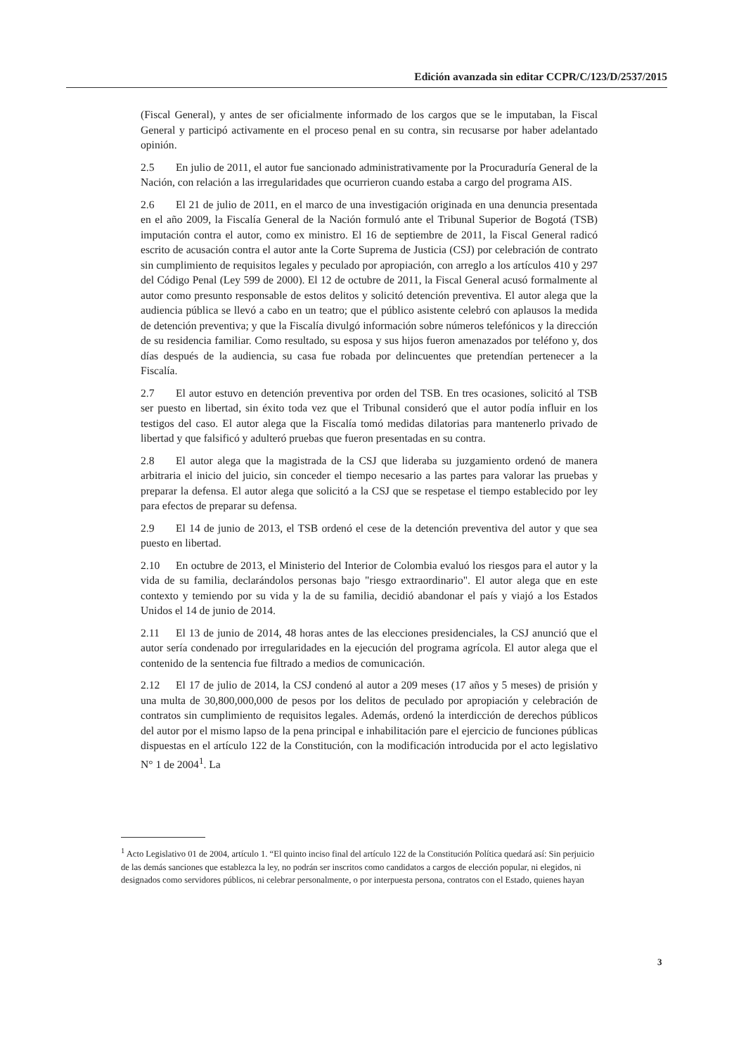Edición avanzada sin editar CCPR/C/123/D/2537/2015
(Fiscal General), y antes de ser oficialmente informado de los cargos que se le imputaban, la Fiscal General y participó activamente en el proceso penal en su contra, sin recusarse por haber adelantado opinión.
2.5 En julio de 2011, el autor fue sancionado administrativamente por la Procuraduría General de la Nación, con relación a las irregularidades que ocurrieron cuando estaba a cargo del programa AIS.
2.6 El 21 de julio de 2011, en el marco de una investigación originada en una denuncia presentada en el año 2009, la Fiscalía General de la Nación formuló ante el Tribunal Superior de Bogotá (TSB) imputación contra el autor, como ex ministro. El 16 de septiembre de 2011, la Fiscal General radicó escrito de acusación contra el autor ante la Corte Suprema de Justicia (CSJ) por celebración de contrato sin cumplimiento de requisitos legales y peculado por apropiación, con arreglo a los artículos 410 y 297 del Código Penal (Ley 599 de 2000). El 12 de octubre de 2011, la Fiscal General acusó formalmente al autor como presunto responsable de estos delitos y solicitó detención preventiva. El autor alega que la audiencia pública se llevó a cabo en un teatro; que el público asistente celebró con aplausos la medida de detención preventiva; y que la Fiscalía divulgó información sobre números telefónicos y la dirección de su residencia familiar. Como resultado, su esposa y sus hijos fueron amenazados por teléfono y, dos días después de la audiencia, su casa fue robada por delincuentes que pretendían pertenecer a la Fiscalía.
2.7 El autor estuvo en detención preventiva por orden del TSB. En tres ocasiones, solicitó al TSB ser puesto en libertad, sin éxito toda vez que el Tribunal consideró que el autor podía influir en los testigos del caso. El autor alega que la Fiscalía tomó medidas dilatorias para mantenerlo privado de libertad y que falsificó y adulteró pruebas que fueron presentadas en su contra.
2.8 El autor alega que la magistrada de la CSJ que lideraba su juzgamiento ordenó de manera arbitraria el inicio del juicio, sin conceder el tiempo necesario a las partes para valorar las pruebas y preparar la defensa. El autor alega que solicitó a la CSJ que se respetase el tiempo establecido por ley para efectos de preparar su defensa.
2.9 El 14 de junio de 2013, el TSB ordenó el cese de la detención preventiva del autor y que sea puesto en libertad.
2.10 En octubre de 2013, el Ministerio del Interior de Colombia evaluó los riesgos para el autor y la vida de su familia, declarándolos personas bajo "riesgo extraordinario". El autor alega que en este contexto y temiendo por su vida y la de su familia, decidió abandonar el país y viajó a los Estados Unidos el 14 de junio de 2014.
2.11 El 13 de junio de 2014, 48 horas antes de las elecciones presidenciales, la CSJ anunció que el autor sería condenado por irregularidades en la ejecución del programa agrícola. El autor alega que el contenido de la sentencia fue filtrado a medios de comunicación.
2.12 El 17 de julio de 2014, la CSJ condenó al autor a 209 meses (17 años y 5 meses) de prisión y una multa de 30,800,000,000 de pesos por los delitos de peculado por apropiación y celebración de contratos sin cumplimiento de requisitos legales. Además, ordenó la interdicción de derechos públicos del autor por el mismo lapso de la pena principal e inhabilitación pare el ejercicio de funciones públicas dispuestas en el artículo 122 de la Constitución, con la modificación introducida por el acto legislativo N° 1 de 2004<sup>1</sup>. La
<sup>1</sup> Acto Legislativo 01 de 2004, artículo 1. “El quinto inciso final del artículo 122 de la Constitución Política quedará así: Sin perjuicio de las demás sanciones que establezca la ley, no podrán ser inscritos como candidatos a cargos de elección popular, ni elegidos, ni designados como servidores públicos, ni celebrar personalmente, o por interpuesta persona, contratos con el Estado, quienes hayan
3